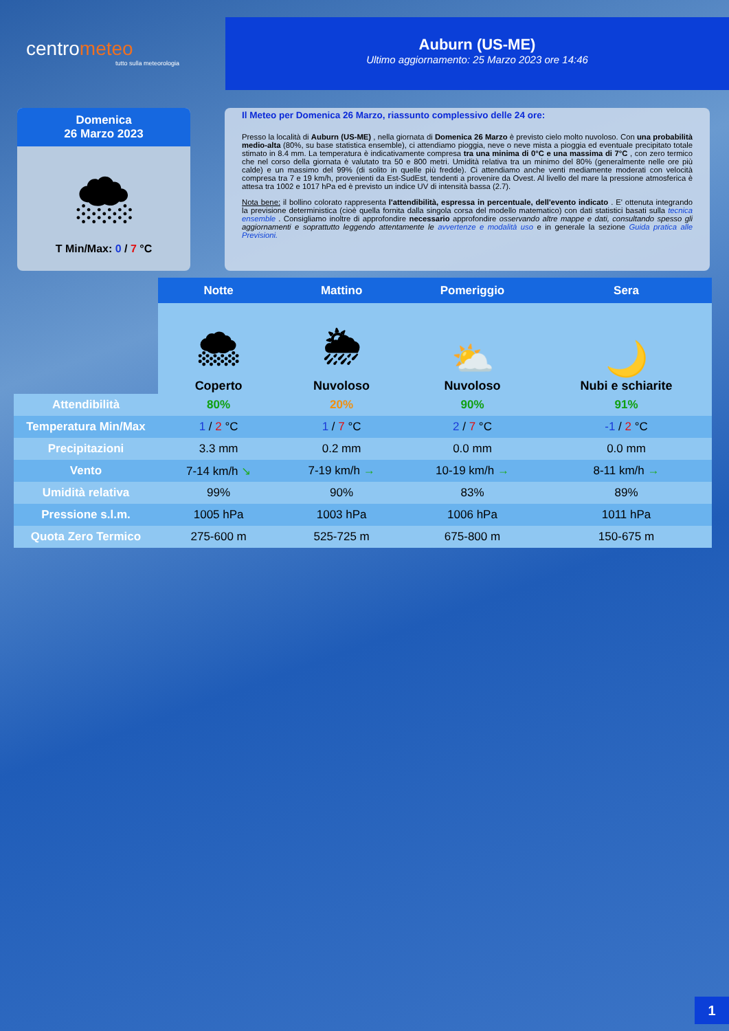centrometeo
tutto sulla meteorologia
Auburn (US-ME)
Ultimo aggiornamento: 25 Marzo 2023 ore 14:46
Domenica
26 Marzo 2023
🌨
T Min/Max: 0 / 7 °C
Il Meteo per Domenica 26 Marzo, riassunto complessivo delle 24 ore:
Presso la località di Auburn (US-ME) , nella giornata di Domenica 26 Marzo è previsto cielo molto nuvoloso. Con una probabilità medio-alta (80%, su base statistica ensemble), ci attendiamo pioggia, neve o neve mista a pioggia ed eventuale precipitato totale stimato in 8.4 mm. La temperatura è indicativamente compresa tra una minima di 0°C e una massima di 7°C , con zero termico che nel corso della giornata è valutato tra 50 e 800 metri. Umidità relativa tra un minimo del 80% (generalmente nelle ore più calde) e un massimo del 99% (di solito in quelle più fredde). Ci attendiamo anche venti mediamente moderati con velocità compresa tra 7 e 19 km/h, provenienti da Est-SudEst, tendenti a provenire da Ovest. Al livello del mare la pressione atmosferica è attesa tra 1002 e 1017 hPa ed è previsto un indice UV di intensità bassa (2.7).
Nota bene: il bollino colorato rappresenta l'attendibilità, espressa in percentuale, dell'evento indicato . E' ottenuta integrando la previsione deterministica (cioè quella fornita dalla singola corsa del modello matematico) con dati statistici basati sulla tecnica ensemble . Consigliamo inoltre di approfondire necessario approfondire osservando altre mappe e dati, consultando spesso gli aggiornamenti e soprattutto leggendo attentamente le avvertenze e modalità uso e in generale la sezione Guida pratica alle Previsioni.
| | Notte | Mattino | Pomeriggio | Sera |
| --- | --- | --- | --- | --- |
| | 🌨 Coperto | 🌦 Nuvoloso | ⛅ Nuvoloso | 🌙 Nubi e schiarite |
| Attendibilità | 80% | 20% | 90% | 91% |
| Temperatura Min/Max | 1 / 2 °C | 1 / 7 °C | 2 / 7 °C | -1 / 2 °C |
| Precipitazioni | 3.3 mm | 0.2 mm | 0.0 mm | 0.0 mm |
| Vento | 7-14 km/h ↘ | 7-19 km/h → | 10-19 km/h → | 8-11 km/h → |
| Umidità relativa | 99% | 90% | 83% | 89% |
| Pressione s.l.m. | 1005 hPa | 1003 hPa | 1006 hPa | 1011 hPa |
| Quota Zero Termico | 275-600 m | 525-725 m | 675-800 m | 150-675 m |
1